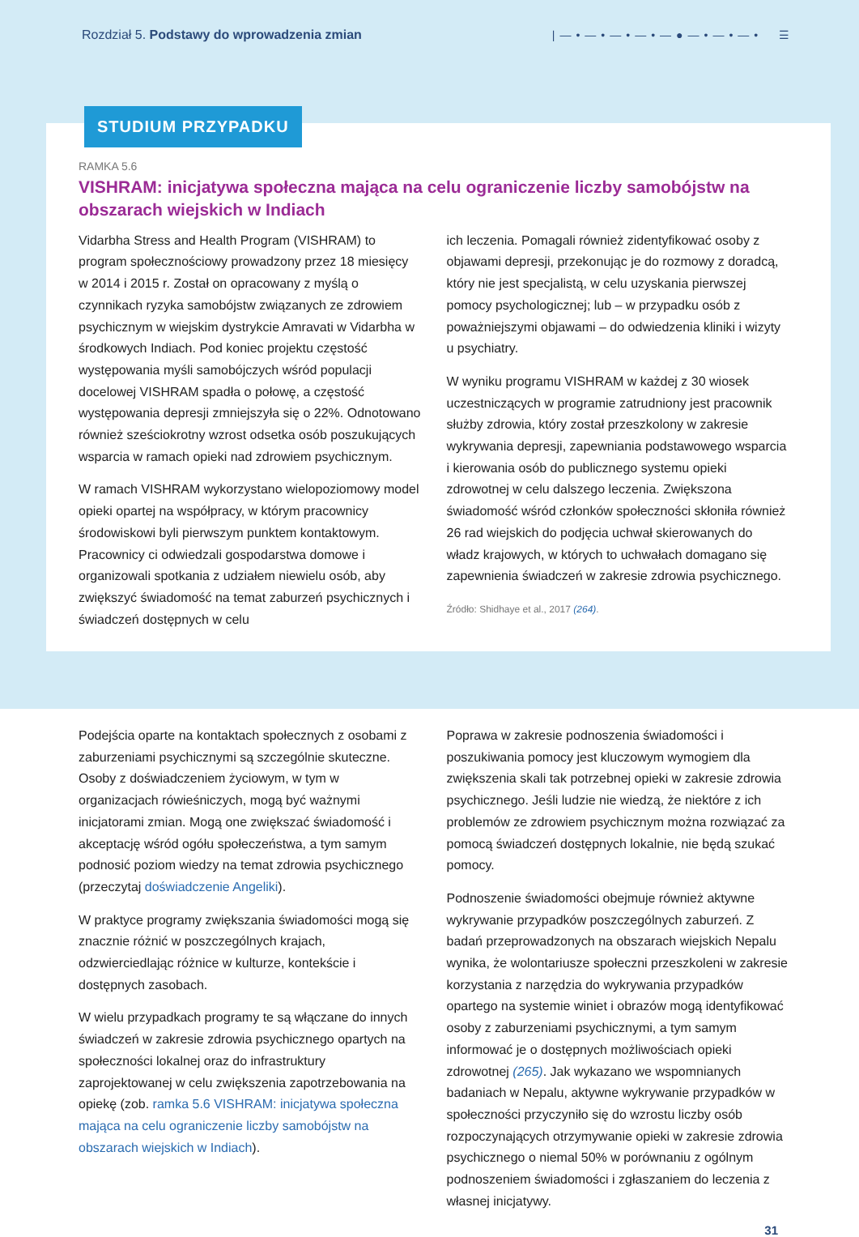Rozdział 5. Podstawy do wprowadzenia zmian
|—•—•—•—•—●—•—•—• ☰
STUDIUM PRZYPADKU
RAMKA 5.6
VISHRAM: inicjatywa społeczna mająca na celu ograniczenie liczby samobójstw na obszarach wiejskich w Indiach
Vidarbha Stress and Health Program (VISHRAM) to program społecznościowy prowadzony przez 18 miesięcy w 2014 i 2015 r. Został on opracowany z myślą o czynnikach ryzyka samobójstw związanych ze zdrowiem psychicznym w wiejskim dystrykcie Amravati w Vidarbha w środkowych Indiach. Pod koniec projektu częstość występowania myśli samobójczych wśród populacji docelowej VISHRAM spadła o połowę, a częstość występowania depresji zmniejszyła się o 22%. Odnotowano również sześciokrotny wzrost odsetka osób poszukujących wsparcia w ramach opieki nad zdrowiem psychicznym.
W ramach VISHRAM wykorzystano wielopoziomowy model opieki opartej na współpracy, w którym pracownicy środowiskowi byli pierwszym punktem kontaktowym. Pracownicy ci odwiedzali gospodarstwa domowe i organizowali spotkania z udziałem niewielu osób, aby zwiększyć świadomość na temat zaburzeń psychicznych i świadczeń dostępnych w celu
ich leczenia. Pomagali również zidentyfikować osoby z objawami depresji, przekonując je do rozmowy z doradcą, który nie jest specjalistą, w celu uzyskania pierwszej pomocy psychologicznej; lub – w przypadku osób z poważniejszymi objawami – do odwiedzenia kliniki i wizyty u psychiatry.
W wyniku programu VISHRAM w każdej z 30 wiosek uczestniczących w programie zatrudniony jest pracownik służby zdrowia, który został przeszkolony w zakresie wykrywania depresji, zapewniania podstawowego wsparcia i kierowania osób do publicznego systemu opieki zdrowotnej w celu dalszego leczenia. Zwiększona świadomość wśród członków społeczności skłoniła również 26 rad wiejskich do podjęcia uchwał skierowanych do władz krajowych, w których to uchwałach domagano się zapewnienia świadczeń w zakresie zdrowia psychicznego.
Źródło: Shidhaye et al., 2017 (264).
Podejścia oparte na kontaktach społecznych z osobami z zaburzeniami psychicznymi są szczególnie skuteczne. Osoby z doświadczeniem życiowym, w tym w organizacjach rówieśniczych, mogą być ważnymi inicjatorami zmian. Mogą one zwiększać świadomość i akceptację wśród ogółu społeczeństwa, a tym samym podnosić poziom wiedzy na temat zdrowia psychicznego (przeczytaj doświadczenie Angeliki).
W praktyce programy zwiększania świadomości mogą się znacznie różnić w poszczególnych krajach, odzwierciedlając różnice w kulturze, kontekście i dostępnych zasobach.
W wielu przypadkach programy te są włączane do innych świadczeń w zakresie zdrowia psychicznego opartych na społeczności lokalnej oraz do infrastruktury zaprojektowanej w celu zwiększenia zapotrzebowania na opiekę (zob. ramka 5.6 VISHRAM: inicjatywa społeczna mająca na celu ograniczenie liczby samobójstw na obszarach wiejskich w Indiach).
Poprawa w zakresie podnoszenia świadomości i poszukiwania pomocy jest kluczowym wymogiem dla zwiększenia skali tak potrzebnej opieki w zakresie zdrowia psychicznego. Jeśli ludzie nie wiedzą, że niektóre z ich problemów ze zdrowiem psychicznym można rozwiązać za pomocą świadczeń dostępnych lokalnie, nie będą szukać pomocy.
Podnoszenie świadomości obejmuje również aktywne wykrywanie przypadków poszczególnych zaburzeń. Z badań przeprowadzonych na obszarach wiejskich Nepalu wynika, że wolontariusze społeczni przeszkoleni w zakresie korzystania z narzędzia do wykrywania przypadków opartego na systemie winiet i obrazów mogą identyfikować osoby z zaburzeniami psychicznymi, a tym samym informować je o dostępnych możliwościach opieki zdrowotnej (265). Jak wykazano we wspomnianych badaniach w Nepalu, aktywne wykrywanie przypadków w społeczności przyczyniło się do wzrostu liczby osób rozpoczynających otrzymywanie opieki w zakresie zdrowia psychicznego o niemal 50% w porównaniu z ogólnym podnoszeniem świadomości i zgłaszaniem do leczenia z własnej inicjatywy.
31